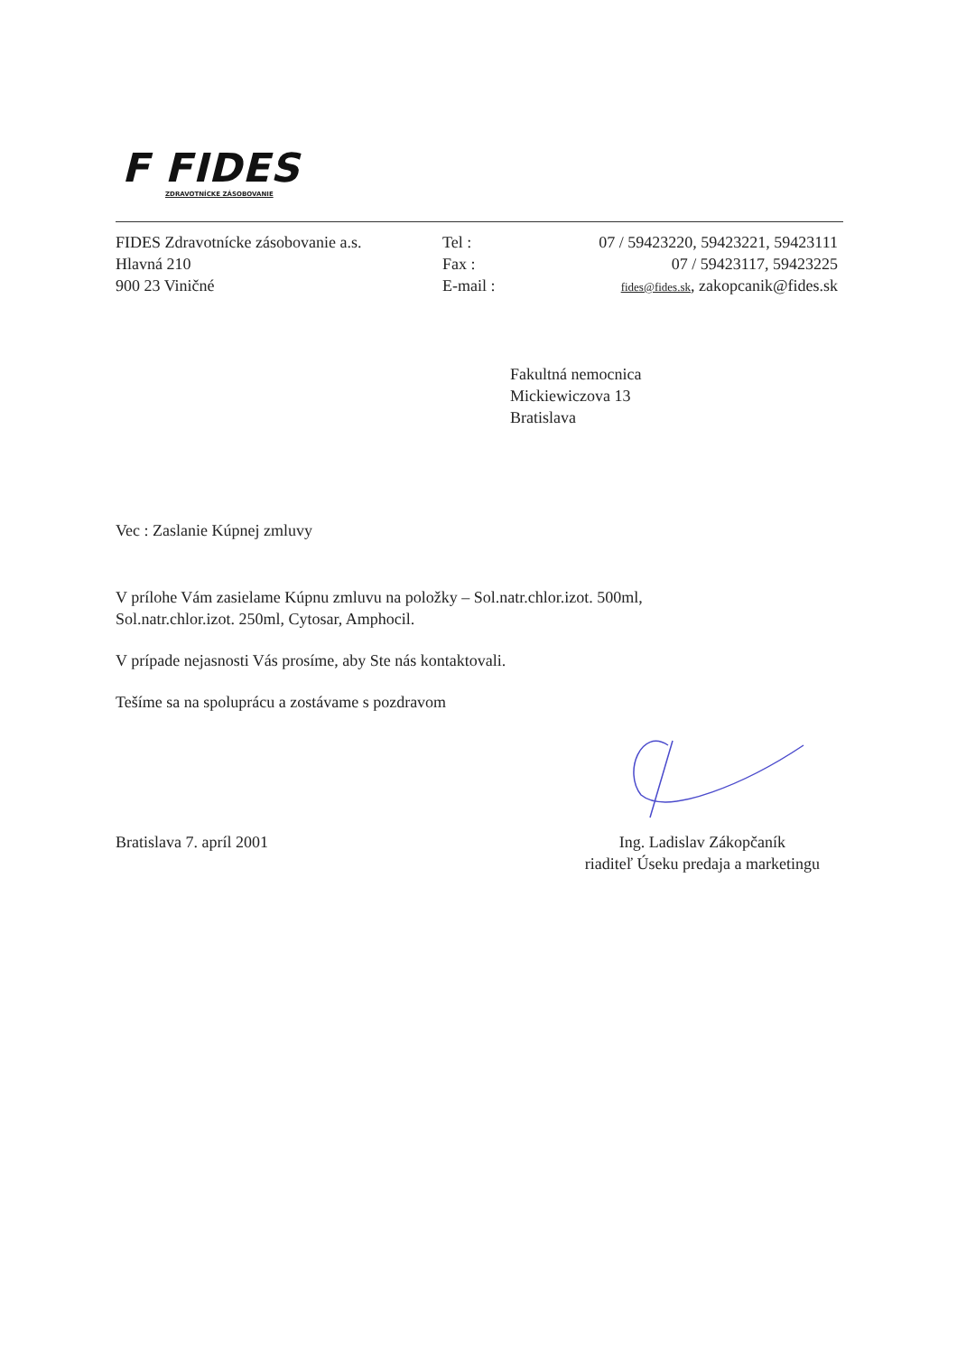F FIDES
ZDRAVOTNÍCKE ZÁSOBOVANIE
FIDES Zdravotnícke zásobovanie a.s.
Hlavná 210
900 23 Viničné
Tel :
Fax :
E-mail :
07 / 59423220, 59423221, 59423111
07 / 59423117, 59423225
fides@fides.sk, zakopcanik@fides.sk
Fakultná nemocnica
Mickiewiczova 13
Bratislava
Vec : Zaslanie Kúpnej zmluvy
V prílohe Vám zasielame Kúpnu zmluvu na položky – Sol.natr.chlor.izot. 500ml, Sol.natr.chlor.izot. 250ml, Cytosar, Amphocil.
V prípade nejasnosti Vás prosíme, aby Ste nás kontaktovali.
Tešíme sa na spoluprácu a zostávame s pozdravom
Bratislava 7. apríl 2001 Ing. Ladislav Zákopčaník
riaditeľ Úseku predaja a marketingu